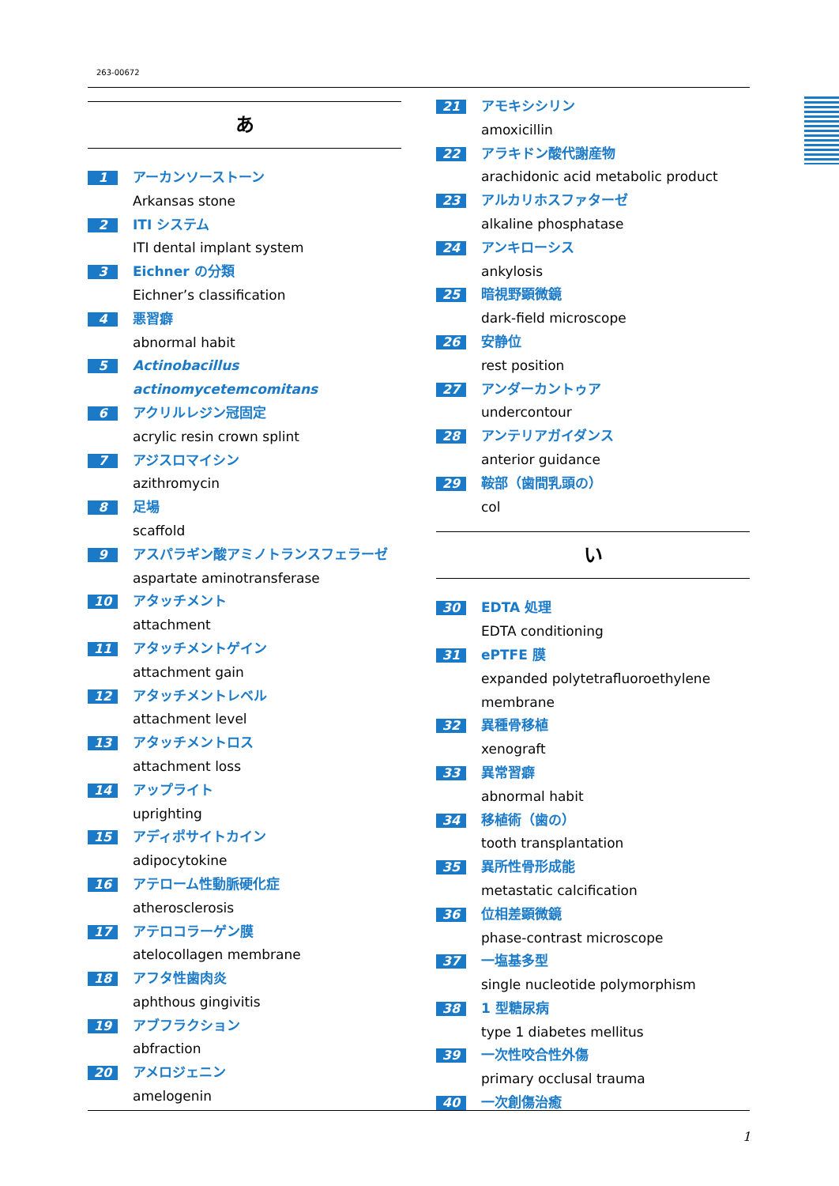263-00672
あ
1
アーカンソーストーン
Arkansas stone
2
ITI システム
ITI dental implant system
3
Eichner の分類
Eichner’s classification
4
悪習癖
abnormal habit
5
Actinobacillus actinomycetemcomitans
6
アクリルレジン冠固定
acrylic resin crown splint
7
アジスロマイシン
azithromycin
8
足場
scaffold
9
アスパラギン酸アミノトランスフェラーゼ
aspartate aminotransferase
10
アタッチメント
attachment
11
アタッチメントゲイン
attachment gain
12
アタッチメントレベル
attachment level
13
アタッチメントロス
attachment loss
14
アップライト
uprighting
15
アディポサイトカイン
adipocytokine
16
アテローム性動脈硬化症
atherosclerosis
17
アテロコラーゲン膜
atelocollagen membrane
18
アフタ性歯肉炎
aphthous gingivitis
19
アブフラクション
abfraction
20
アメロジェニン
amelogenin
21
アモキシシリン
amoxicillin
22
アラキドン酸代謝産物
arachidonic acid metabolic product
23
アルカリホスファターゼ
alkaline phosphatase
24
アンキローシス
ankylosis
25
暗視野顕微鏡
dark-field microscope
26
安静位
rest position
27
アンダーカントゥア
undercontour
28
アンテリアガイダンス
anterior guidance
29
鞍部（歯間乳頭の）
col
い
30
EDTA 処理
EDTA conditioning
31
ePTFE 膜
expanded polytetrafluoroethylene membrane
32
異種骨移植
xenograft
33
異常習癖
abnormal habit
34
移植術（歯の）
tooth transplantation
35
異所性骨形成能
metastatic calcification
36
位相差顕微鏡
phase-contrast microscope
37
一塩基多型
single nucleotide polymorphism
38
1 型糖尿病
type 1 diabetes mellitus
39
一次性咬合性外傷
primary occlusal trauma
40
一次創傷治癒
1